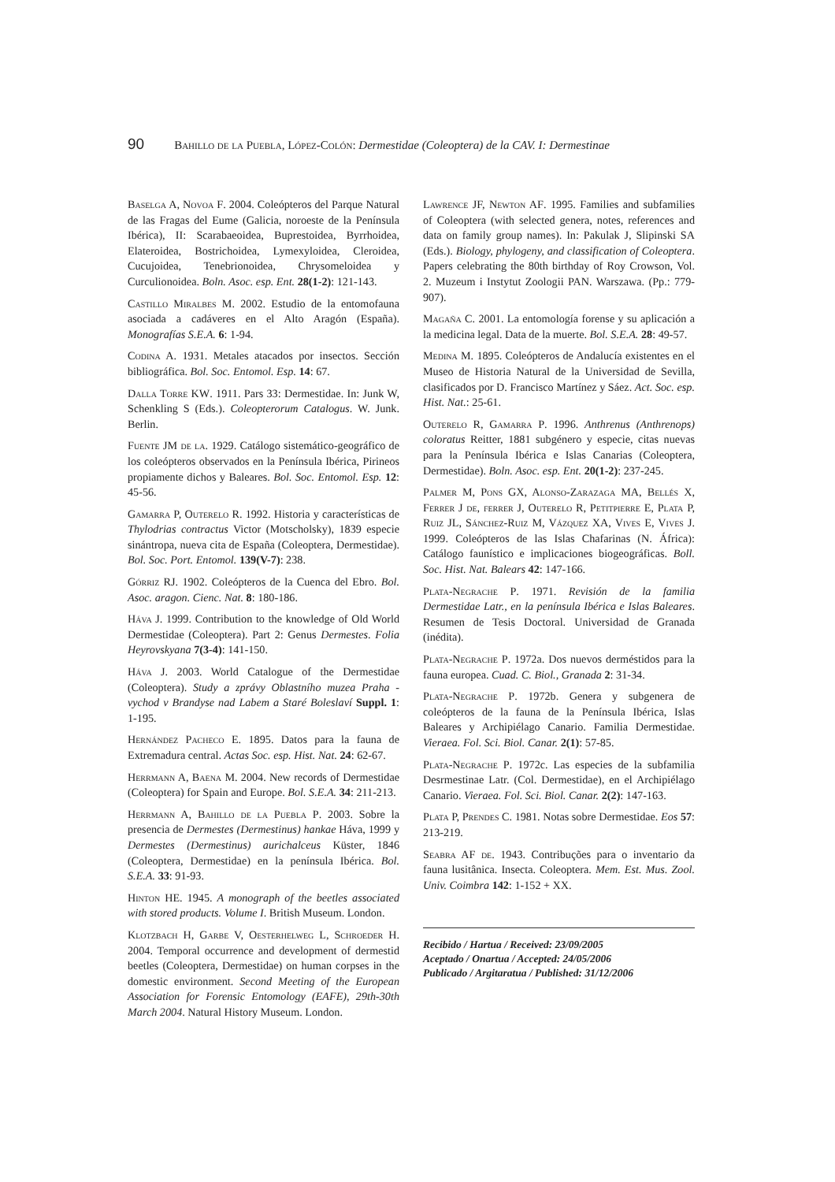90 Bahillo de la Puebla, López-Colón: Dermestidae (Coleoptera) de la CAV. I: Dermestinae
Baselga A, Novoa F. 2004. Coleópteros del Parque Natural de las Fragas del Eume (Galicia, noroeste de la Península Ibérica), II: Scarabaeoidea, Buprestoidea, Byrrhoidea, Elateroidea, Bostrichoidea, Lymexyloidea, Cleroidea, Cucujoidea, Tenebrionoidea, Chrysomeloidea y Curculionoidea. Boln. Asoc. esp. Ent. 28(1-2): 121-143.
Castillo Miralbes M. 2002. Estudio de la entomofauna asociada a cadáveres en el Alto Aragón (España). Monografías S.E.A. 6: 1-94.
Codina A. 1931. Metales atacados por insectos. Sección bibliográfica. Bol. Soc. Entomol. Esp. 14: 67.
Dalla Torre KW. 1911. Pars 33: Dermestidae. In: Junk W, Schenkling S (Eds.). Coleopterorum Catalogus. W. Junk. Berlin.
Fuente JM de la. 1929. Catálogo sistemático-geográfico de los coleópteros observados en la Península Ibérica, Pirineos propiamente dichos y Baleares. Bol. Soc. Entomol. Esp. 12: 45-56.
Gamarra P, Outerelo R. 1992. Historia y características de Thylodrias contractus Victor (Motscholsky), 1839 especie sinántropa, nueva cita de España (Coleoptera, Dermestidae). Bol. Soc. Port. Entomol. 139(V-7): 238.
Górriz RJ. 1902. Coleópteros de la Cuenca del Ebro. Bol. Asoc. aragon. Cienc. Nat. 8: 180-186.
Háva J. 1999. Contribution to the knowledge of Old World Dermestidae (Coleoptera). Part 2: Genus Dermestes. Folia Heyrovskyana 7(3-4): 141-150.
Háva J. 2003. World Catalogue of the Dermestidae (Coleoptera). Study a zprávy Oblastního muzea Praha - vychod v Brandyse nad Labem a Staré Boleslaví Suppl. 1: 1-195.
Hernández Pacheco E. 1895. Datos para la fauna de Extremadura central. Actas Soc. esp. Hist. Nat. 24: 62-67.
Herrmann A, Baena M. 2004. New records of Dermestidae (Coleoptera) for Spain and Europe. Bol. S.E.A. 34: 211-213.
Herrmann A, Bahillo de la Puebla P. 2003. Sobre la presencia de Dermestes (Dermestinus) hankae Háva, 1999 y Dermestes (Dermestinus) aurichalceus Küster, 1846 (Coleoptera, Dermestidae) en la península Ibérica. Bol. S.E.A. 33: 91-93.
Hinton HE. 1945. A monograph of the beetles associated with stored products. Volume I. British Museum. London.
Klotzbach H, Garbe V, Oesterhelweg L, Schroeder H. 2004. Temporal occurrence and development of dermestid beetles (Coleoptera, Dermestidae) on human corpses in the domestic environment. Second Meeting of the European Association for Forensic Entomology (EAFE), 29th-30th March 2004. Natural History Museum. London.
Lawrence JF, Newton AF. 1995. Families and subfamilies of Coleoptera (with selected genera, notes, references and data on family group names). In: Pakulak J, Slipinski SA (Eds.). Biology, phylogeny, and classification of Coleoptera. Papers celebrating the 80th birthday of Roy Crowson, Vol. 2. Muzeum i Instytut Zoologii PAN. Warszawa. (Pp.: 779-907).
Magaña C. 2001. La entomología forense y su aplicación a la medicina legal. Data de la muerte. Bol. S.E.A. 28: 49-57.
Medina M. 1895. Coleópteros de Andalucía existentes en el Museo de Historia Natural de la Universidad de Sevilla, clasificados por D. Francisco Martínez y Sáez. Act. Soc. esp. Hist. Nat.: 25-61.
Outerelo R, Gamarra P. 1996. Anthrenus (Anthrenops) coloratus Reitter, 1881 subgénero y especie, citas nuevas para la Península Ibérica e Islas Canarias (Coleoptera, Dermestidae). Boln. Asoc. esp. Ent. 20(1-2): 237-245.
Palmer M, Pons GX, Alonso-Zarazaga MA, Bellés X, Ferrer J de, ferrer J, Outerelo R, Petitpierre E, Plata P, Ruiz JL, Sánchez-Ruiz M, Vázquez XA, Vives E, Vives J. 1999. Coleópteros de las Islas Chafarinas (N. África): Catálogo faunístico e implicaciones biogeográficas. Boll. Soc. Hist. Nat. Balears 42: 147-166.
Plata-Negrache P. 1971. Revisión de la familia Dermestidae Latr., en la península Ibérica e Islas Baleares. Resumen de Tesis Doctoral. Universidad de Granada (inédita).
Plata-Negrache P. 1972a. Dos nuevos derméstidos para la fauna europea. Cuad. C. Biol., Granada 2: 31-34.
Plata-Negrache P. 1972b. Genera y subgenera de coleópteros de la fauna de la Península Ibérica, Islas Baleares y Archipiélago Canario. Familia Dermestidae. Vieraea. Fol. Sci. Biol. Canar. 2(1): 57-85.
Plata-Negrache P. 1972c. Las especies de la subfamilia Desrmestinae Latr. (Col. Dermestidae), en el Archipiélago Canario. Vieraea. Fol. Sci. Biol. Canar. 2(2): 147-163.
Plata P, Prendes C. 1981. Notas sobre Dermestidae. Eos 57: 213-219.
Seabra AF de. 1943. Contribuções para o inventario da fauna lusitânica. Insecta. Coleoptera. Mem. Est. Mus. Zool. Univ. Coimbra 142: 1-152 + XX.
Recibido / Hartua / Received: 23/09/2005
Aceptado / Onartua / Accepted: 24/05/2006
Publicado / Argitaratua / Published: 31/12/2006